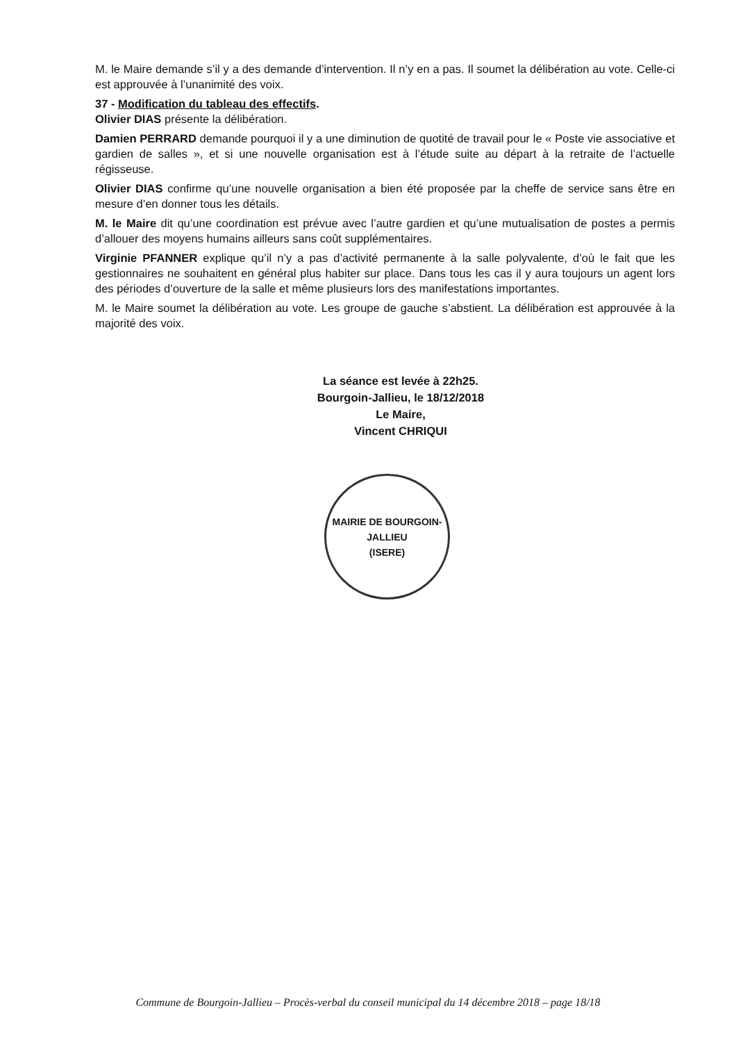M. le Maire demande s’il y a des demande d’intervention. Il n’y en a pas. Il soumet la délibération au vote. Celle-ci est approuvée à l’unanimité des voix.
37 - Modification du tableau des effectifs.
Olivier DIAS présente la délibération.
Damien PERRARD demande pourquoi il y a une diminution de quotité de travail pour le « Poste vie associative et gardien de salles », et si une nouvelle organisation est à l’étude suite au départ à la retraite de l’actuelle régisseuse.
Olivier DIAS confirme qu’une nouvelle organisation a bien été proposée par la cheffe de service sans être en mesure d’en donner tous les détails.
M. le Maire dit qu’une coordination est prévue avec l’autre gardien et qu’une mutualisation de postes a permis d’allouer des moyens humains ailleurs sans coût supplémentaires.
Virginie PFANNER explique qu’il n’y a pas d’activité permanente à la salle polyvalente, d’où le fait que les gestionnaires ne souhaitent en général plus habiter sur place. Dans tous les cas il y aura toujours un agent lors des périodes d’ouverture de la salle et même plusieurs lors des manifestations importantes.
M. le Maire soumet la délibération au vote. Les groupe de gauche s’abstient. La délibération est approuvée à la majorité des voix.
La séance est levée à 22h25.
Bourgoin-Jallieu, le 18/12/2018
Le Maire,
Vincent CHRIQUI
MAIRIE DE BOURGOIN-JALLIEU
(ISERE)
Commune de Bourgoin-Jallieu – Procès-verbal du conseil municipal du 14 décembre 2018 – page 18/18